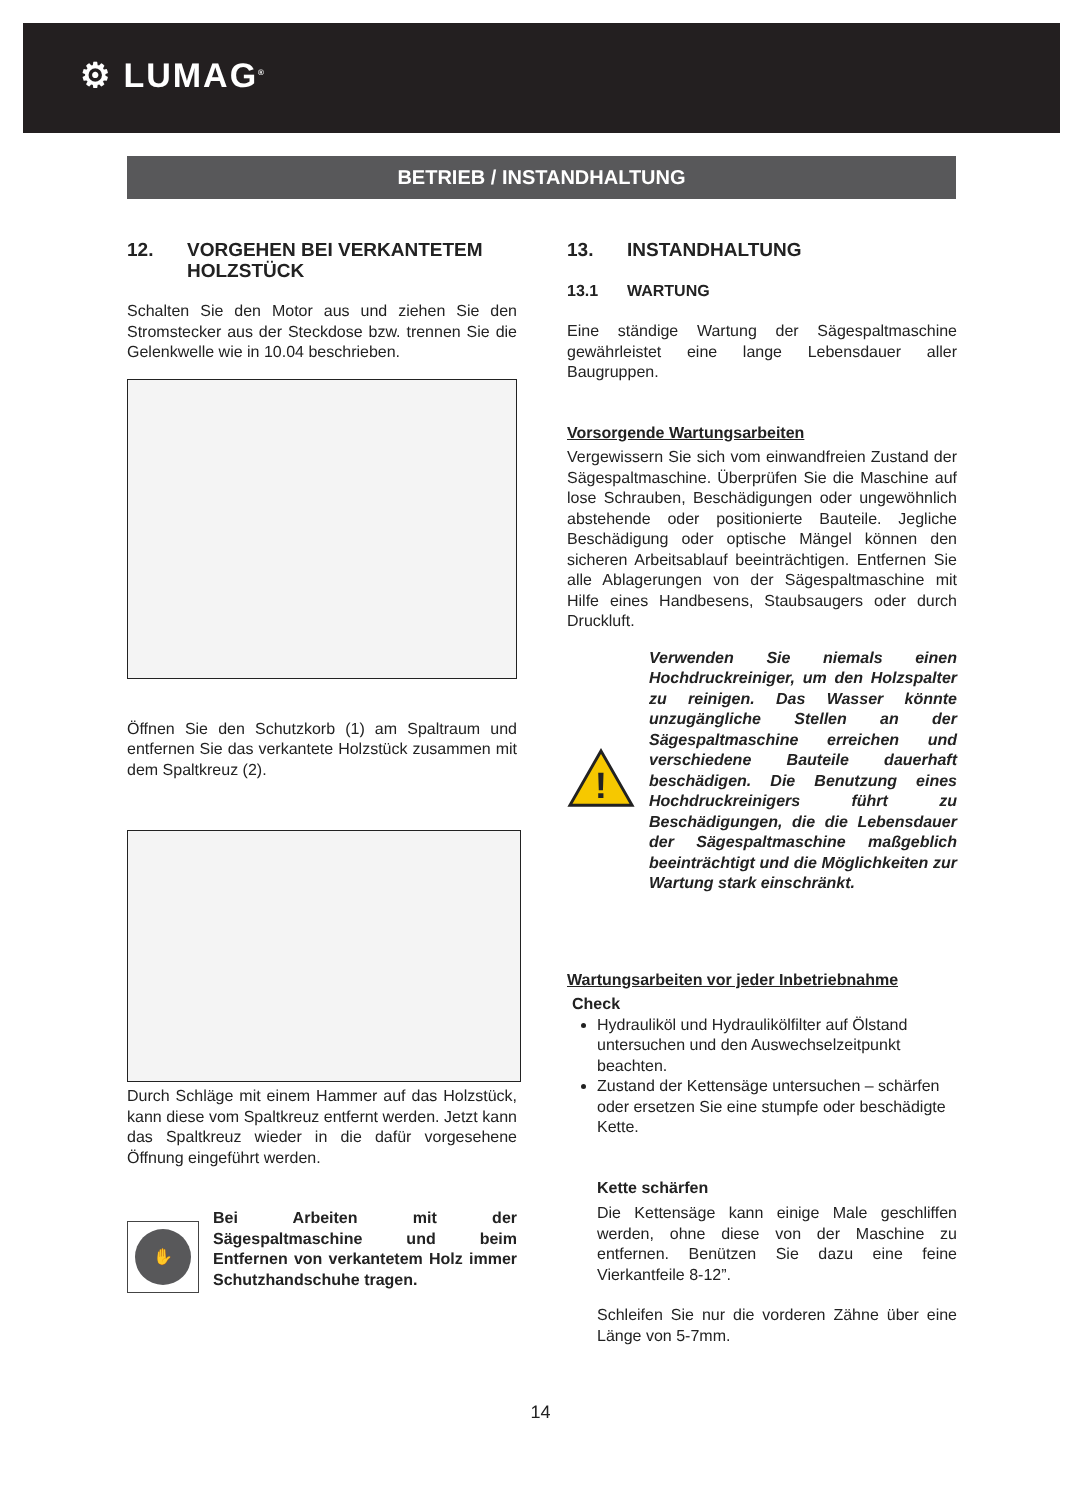⚙ LUMAG<sup>®</sup>
BETRIEB / INSTANDHALTUNG
12. VORGEHEN BEI VERKANTETEM HOLZSTÜCK
Schalten Sie den Motor aus und ziehen Sie den Stromstecker aus der Steckdose bzw. trennen Sie die Gelenkwelle wie in 10.04 beschrieben.
Öffnen Sie den Schutzkorb (1) am Spaltraum und entfernen Sie das verkantete Holzstück zusammen mit dem Spaltkreuz (2).
Durch Schläge mit einem Hammer auf das Holzstück, kann diese vom Spaltkreuz entfernt werden. Jetzt kann das Spaltkreuz wieder in die dafür vorgesehene Öffnung eingeführt werden.
✋
Bei Arbeiten mit der Sägespaltmaschine und beim Entfernen von verkantetem Holz immer Schutzhandschuhe tragen.
13. INSTANDHALTUNG
13.1 WARTUNG
Eine ständige Wartung der Sägespaltmaschine gewährleistet eine lange Lebensdauer aller Baugruppen.
Vorsorgende Wartungsarbeiten
Vergewissern Sie sich vom einwandfreien Zustand der Sägespaltmaschine. Überprüfen Sie die Maschine auf lose Schrauben, Beschädigungen oder ungewöhnlich abstehende oder positionierte Bauteile. Jegliche Beschädigung oder optische Mängel können den sicheren Arbeitsablauf beeinträchtigen. Entfernen Sie alle Ablagerungen von der Sägespaltmaschine mit Hilfe eines Handbesens, Staubsaugers oder durch Druckluft.
!
Verwenden Sie niemals einen Hochdruckreiniger, um den Holzspalter zu reinigen. Das Wasser könnte unzugängliche Stellen an der Sägespaltmaschine erreichen und verschiedene Bauteile dauerhaft beschädigen. Die Benutzung eines Hochdruckreinigers führt zu Beschädigungen, die die Lebensdauer der Sägespaltmaschine maßgeblich beeinträchtigt und die Möglichkeiten zur Wartung stark einschränkt.
Wartungsarbeiten vor jeder Inbetriebnahme
Check
Hydrauliköl und Hydraulikölfilter auf Ölstand untersuchen und den Auswechselzeitpunkt beachten.
Zustand der Kettensäge untersuchen – schärfen oder ersetzen Sie eine stumpfe oder beschädigte Kette.
Kette schärfen
Die Kettensäge kann einige Male geschliffen werden, ohne diese von der Maschine zu entfernen. Benützen Sie dazu eine feine Vierkantfeile 8-12”.
Schleifen Sie nur die vorderen Zähne über eine Länge von 5-7mm.
14